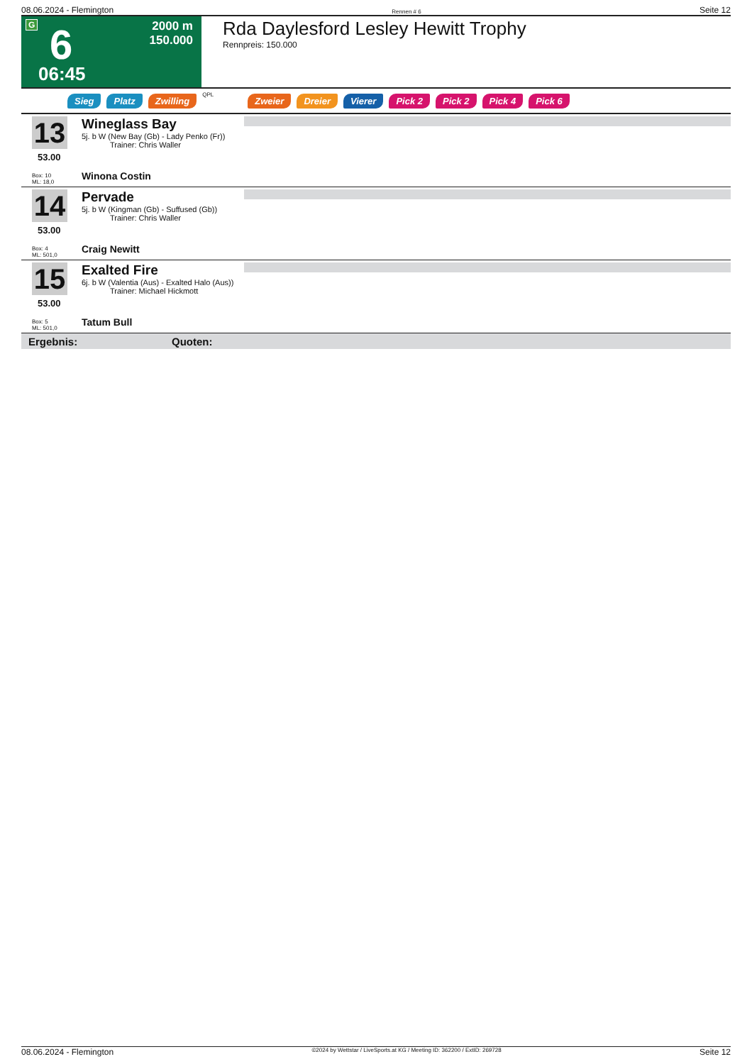08.06.2024 - Flemington Rennen # 6 Seite 12
G 6
06:45
2000 m
150.000
Rda Daylesford Lesley Hewitt Trophy
Rennpreis: 150.000
Sieg Platz Zwilling QPL Zweier Dreier Vierer Pick 2 Pick 2 Pick 4 Pick 6
13
53.00
Box: 10
ML: 18,0
Wineglass Bay
5j. b W (New Bay (Gb) - Lady Penko (Fr))
Trainer: Chris Waller
Winona Costin
14
53.00
Box: 4
ML: 501,0
Pervade
5j. b W (Kingman (Gb) - Suffused (Gb))
Trainer: Chris Waller
Craig Newitt
15
53.00
Box: 5
ML: 501,0
Exalted Fire
6j. b W (Valentia (Aus) - Exalted Halo (Aus))
Trainer: Michael Hickmott
Tatum Bull
Ergebnis: Quoten:
08.06.2024 - Flemington ©2024 by Wettstar / LiveSports.at KG / Meeting ID: 362200 / ExtID: 269728 Seite 12